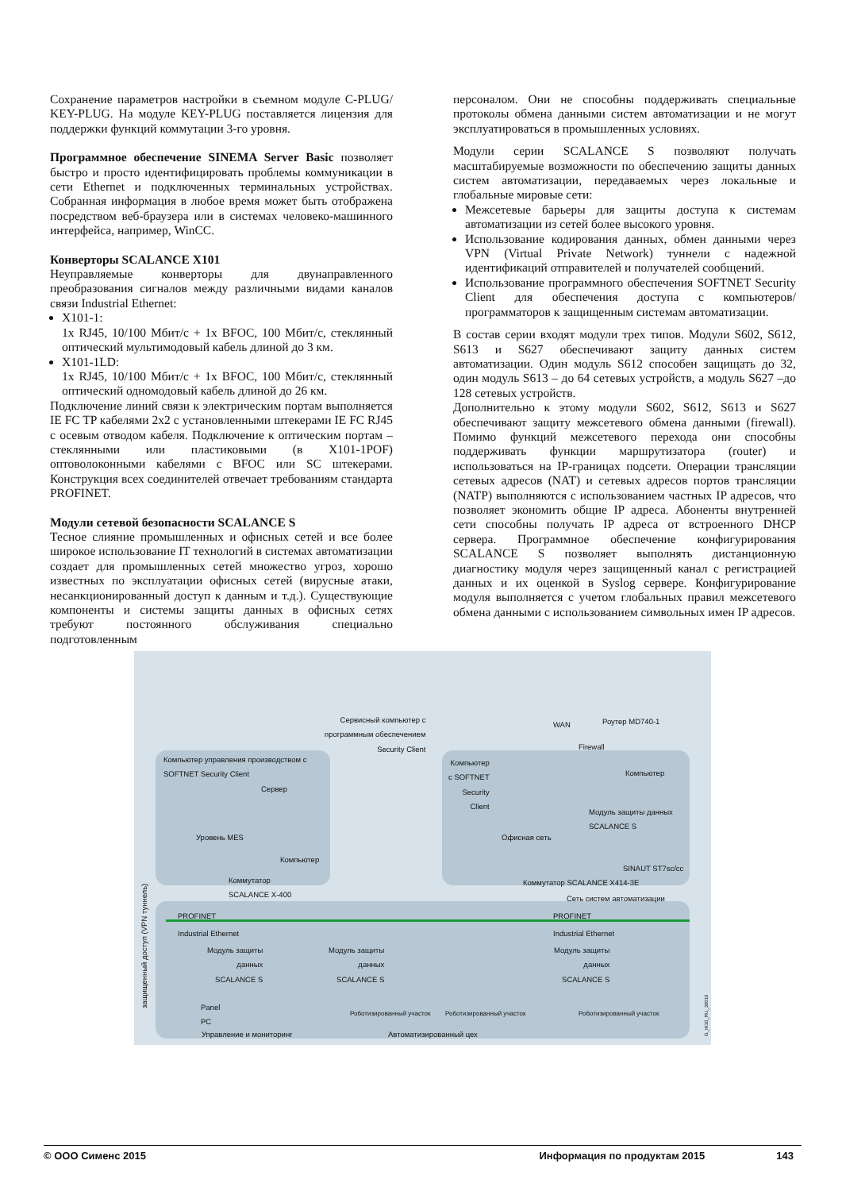Сохранение параметров настройки в съемном модуле C-PLUG/ KEY-PLUG. На модуле KEY-PLUG поставляется лицензия для поддержки функций коммутации 3-го уровня.
Программное обеспечение SINEMA Server Basic позволяет быстро и просто идентифицировать проблемы коммуникации в сети Ethernet и подключенных терминальных устройствах. Собранная информация в любое время может быть отображена посредством веб-браузера или в системах человеко-машинного интерфейса, например, WinCC.
Конверторы SCALANCE X101
Неуправляемые конверторы для двунаправленного преобразования сигналов между различными видами каналов связи Industrial Ethernet:
X101-1:
1x RJ45, 10/100 Мбит/с + 1x BFOC, 100 Мбит/с, стеклянный оптический мультимодовый кабель длиной до 3 км.
X101-1LD:
1x RJ45, 10/100 Мбит/с + 1x BFOC, 100 Мбит/с, стеклянный оптический одномодовый кабель длиной до 26 км.
Подключение линий связи к электрическим портам выполняется IE FC TP кабелями 2x2 с установленными штекерами IE FC RJ45 с осевым отводом кабеля. Подключение к оптическим портам – стеклянными или пластиковыми (в X101-1POF) оптоволоконными кабелями с BFOC или SC штекерами. Конструкция всех соединителей отвечает требованиям стандарта PROFINET.
Модули сетевой безопасности SCALANCE S
Тесное слияние промышленных и офисных сетей и все более широкое использование IT технологий в системах автоматизации создает для промышленных сетей множество угроз, хорошо известных по эксплуатации офисных сетей (вирусные атаки, несанкционированный доступ к данным и т.д.). Существующие компоненты и системы защиты данных в офисных сетях требуют постоянного обслуживания специально подготовленным
персоналом. Они не способны поддерживать специальные протоколы обмена данными систем автоматизации и не могут эксплуатироваться в промышленных условиях.
Модули серии SCALANCE S позволяют получать масштабируемые возможности по обеспечению защиты данных систем автоматизации, передаваемых через локальные и глобальные мировые сети:
Межсетевые барьеры для защиты доступа к системам автоматизации из сетей более высокого уровня.
Использование кодирования данных, обмен данными через VPN (Virtual Private Network) туннели с надежной идентификаций отправителей и получателей сообщений.
Использование программного обеспечения SOFTNET Security Client для обеспечения доступа с компьютеров/ программаторов к защищенным системам автоматизации.
В состав серии входят модули трех типов. Модули S602, S612, S613 и S627 обеспечивают защиту данных систем автоматизации. Один модуль S612 способен защищать до 32, один модуль S613 – до 64 сетевых устройств, а модуль S627 –до 128 сетевых устройств.
Дополнительно к этому модули S602, S612, S613 и S627 обеспечивают защиту межсетевого обмена данными (firewall). Помимо функций межсетевого перехода они способны поддерживать функции маршрутизатора (router) и использоваться на IP-границах подсети. Операции трансляции сетевых адресов (NAT) и сетевых адресов портов трансляции (NATP) выполняются с использованием частных IP адресов, что позволяет экономить общие IP адреса. Абоненты внутренней сети способны получать IP адреса от встроенного DHCP сервера. Программное обеспечение конфигурирования SCALANCE S позволяет выполнять дистанционную диагностику модуля через защищенный канал с регистрацией данных и их оценкой в Syslog сервере. Конфигурирование модуля выполняется с учетом глобальных правил межсетевого обмена данными с использованием символьных имен IP адресов.
Сервисный компьютер с
программным обеспечением
Security Client
WAN Роутер MD740-1
Firewall
Компьютер управления производством с
SOFTNET Security Client
Сервер
Уровень MES
Компьютер
Коммутатор
SCALANCE X-400
Компьютер
с SOFTNET
Security
Client
Компьютер
Модуль защиты данных
SCALANCE S
Офисная сеть
SINAUT ST7sc/cc
Коммутатор SCALANCE X414-3E
Сеть систем автоматизации
PROFINET PROFINET
Industrial Ethernet Industrial Ethernet
Модуль защиты
данных
SCALANCE S
Модуль защиты
данных
SCALANCE S
Модуль защиты
данных
SCALANCE S
Panel
PC
Роботизированный участок Роботизированный участок Роботизированный участок
Управление и мониторинг Автоматизированный цех
защищенный доступ (VPN туннель)
G_IK10_RU_30010
© ООО Сименс 2015 Информация по продуктам 2015 143